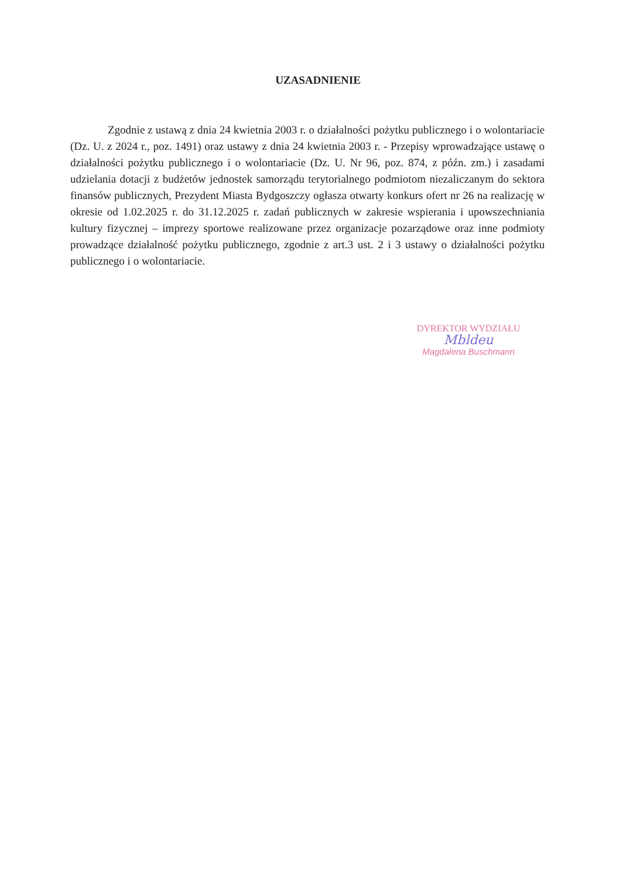UZASADNIENIE
Zgodnie z ustawą z dnia 24 kwietnia 2003 r. o działalności pożytku publicznego i o wolontariacie (Dz. U. z 2024 r., poz. 1491) oraz ustawy z dnia 24 kwietnia 2003 r. - Przepisy wprowadzające ustawę o działalności pożytku publicznego i o wolontariacie (Dz. U. Nr 96, poz. 874, z późn. zm.) i zasadami udzielania dotacji z budżetów jednostek samorządu terytorialnego podmiotom niezaliczanym do sektora finansów publicznych, Prezydent Miasta Bydgoszczy ogłasza otwarty konkurs ofert nr 26 na realizację w okresie od 1.02.2025 r. do 31.12.2025 r. zadań publicznych w zakresie wspierania i upowszechniania kultury fizycznej – imprezy sportowe realizowane przez organizacje pozarządowe oraz inne podmioty prowadzące działalność pożytku publicznego, zgodnie z art.3 ust. 2 i 3 ustawy o działalności pożytku publicznego i o wolontariacie.
DYREKTOR WYDZIAŁU
Mbldeu
Magdalena Buschmann